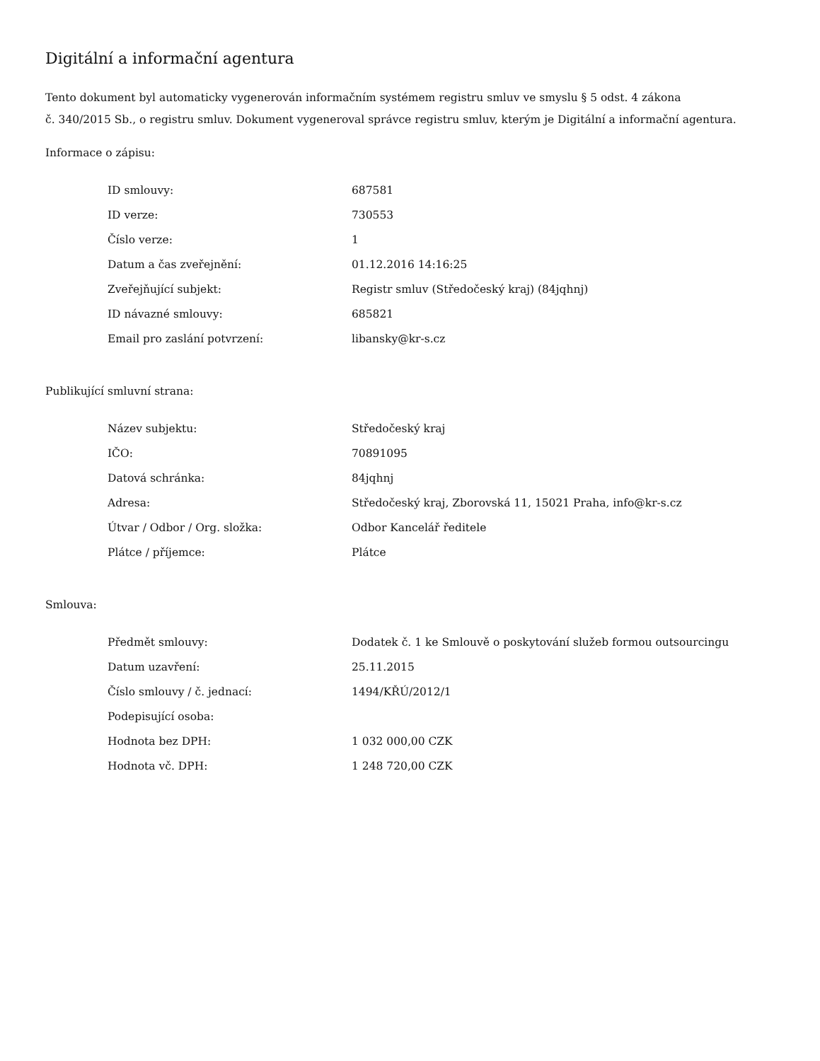Digitální a informační agentura
Tento dokument byl automaticky vygenerován informačním systémem registru smluv ve smyslu § 5 odst. 4 zákona
č. 340/2015 Sb., o registru smluv. Dokument vygeneroval správce registru smluv, kterým je Digitální a informační agentura.
Informace o zápisu:
| ID smlouvy: | 687581 |
| ID verze: | 730553 |
| Číslo verze: | 1 |
| Datum a čas zveřejnění: | 01.12.2016 14:16:25 |
| Zveřejňující subjekt: | Registr smluv (Středočeský kraj) (84jqhnj) |
| ID návazné smlouvy: | 685821 |
| Email pro zaslání potvrzení: | libansky@kr-s.cz |
Publikující smluvní strana:
| Název subjektu: | Středočeský kraj |
| IČO: | 70891095 |
| Datová schránka: | 84jqhnj |
| Adresa: | Středočeský kraj, Zborovská 11, 15021 Praha, info@kr-s.cz |
| Útvar / Odbor / Org. složka: | Odbor Kancelář ředitele |
| Plátce / příjemce: | Plátce |
Smlouva:
| Předmět smlouvy: | Dodatek č. 1 ke Smlouvě o poskytování služeb formou outsourcingu |
| Datum uzavření: | 25.11.2015 |
| Číslo smlouvy / č. jednací: | 1494/KŘÚ/2012/1 |
| Podepisující osoba: | |
| Hodnota bez DPH: | 1 032 000,00 CZK |
| Hodnota vč. DPH: | 1 248 720,00 CZK |